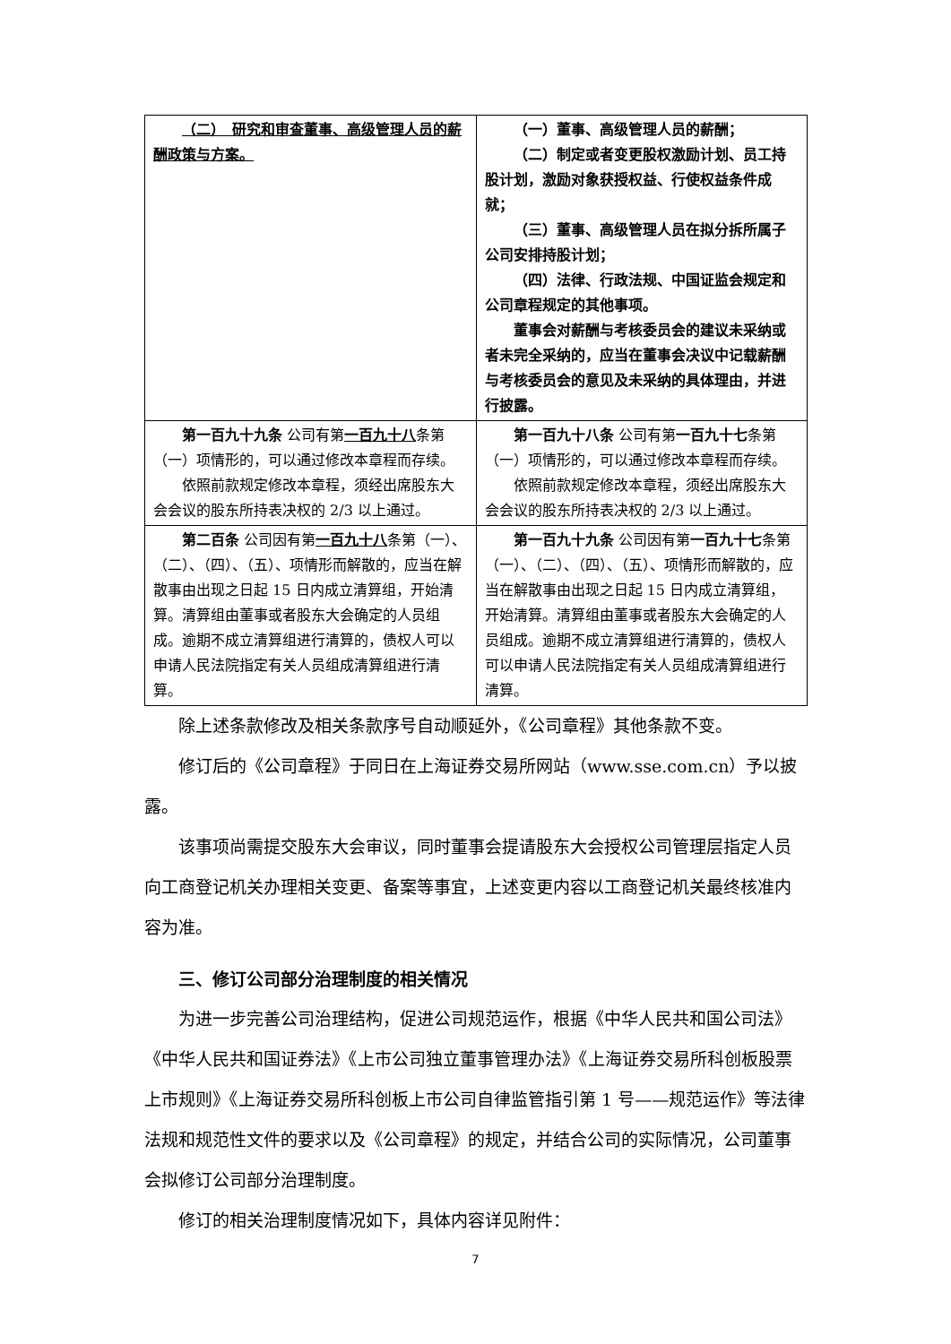| （二） 研究和审查董事、高级管理人员的薪酬政策与方案。 | （一）董事、高级管理人员的薪酬； （二）制定或者变更股权激励计划、员工持股计划，激励对象获授权益、行使权益条件成就； （三）董事、高级管理人员在拟分拆所属子公司安排持股计划； （四）法律、行政法规、中国证监会规定和公司章程规定的其他事项。 董事会对薪酬与考核委员会的建议未采纳或者未完全采纳的，应当在董事会决议中记载薪酬与考核委员会的意见及未采纳的具体理由，并进行披露。 |
| 第一百九十九条 公司有第 一百九十八 条第（一）项情形的，可以通过修改本章程而存续。 依照前款规定修改本章程，须经出席股东大会会议的股东所持表决权的 2/3 以上通过。 | 第一百九十八条 公司有第 一百九十七 条第（一）项情形的，可以通过修改本章程而存续。 依照前款规定修改本章程，须经出席股东大会会议的股东所持表决权的 2/3 以上通过。 |
| 第二百条 公司因有第 一百九十八 条第（一）、（二）、（四）、（五）、项情形而解散的，应当在解散事由出现之日起 15 日内成立清算组，开始清算。清算组由董事或者股东大会确定的人员组成。逾期不成立清算组进行清算的，债权人可以申请人民法院指定有关人员组成清算组进行清算。 | 第一百九十九条 公司因有第 一百九十七 条第（一）、（二）、（四）、（五）、项情形而解散的，应当在解散事由出现之日起 15 日内成立清算组，开始清算。清算组由董事或者股东大会确定的人员组成。逾期不成立清算组进行清算的，债权人可以申请人民法院指定有关人员组成清算组进行清算。 |
除上述条款修改及相关条款序号自动顺延外，《公司章程》其他条款不变。
修订后的《公司章程》于同日在上海证券交易所网站（www.sse.com.cn）予以披露。
该事项尚需提交股东大会审议，同时董事会提请股东大会授权公司管理层指定人员向工商登记机关办理相关变更、备案等事宜，上述变更内容以工商登记机关最终核准内容为准。
三、修订公司部分治理制度的相关情况
为进一步完善公司治理结构，促进公司规范运作，根据《中华人民共和国公司法》《中华人民共和国证券法》《上市公司独立董事管理办法》《上海证券交易所科创板股票上市规则》《上海证券交易所科创板上市公司自律监管指引第 1 号——规范运作》等法律法规和规范性文件的要求以及《公司章程》的规定，并结合公司的实际情况，公司董事会拟修订公司部分治理制度。
修订的相关治理制度情况如下，具体内容详见附件：
7